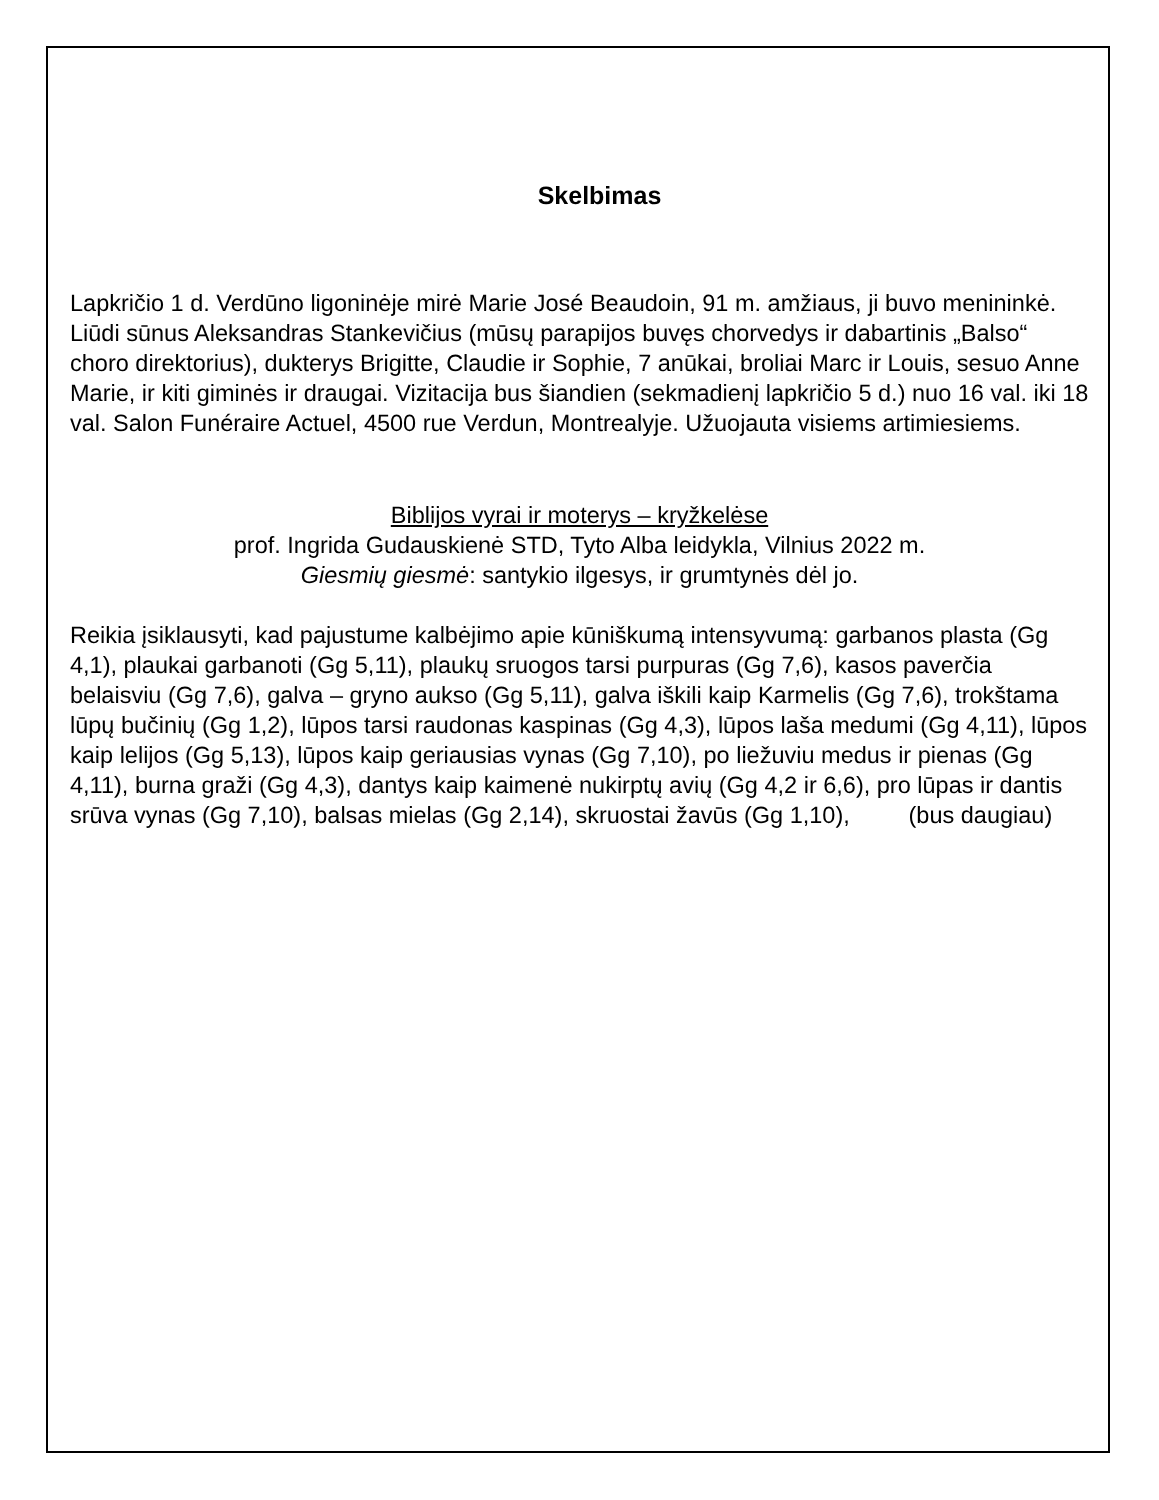Skelbimas
Lapkričio 1 d. Verdūno ligoninėje mirė Marie José Beaudoin, 91 m. amžiaus, ji buvo menininkė. Liūdi sūnus Aleksandras Stankevičius (mūsų parapijos buvęs chorvedys ir dabartinis „Balso“ choro direktorius), dukterys Brigitte, Claudie ir Sophie, 7 anūkai, broliai Marc ir Louis, sesuo Anne Marie, ir kiti giminės ir draugai. Vizitacija bus šiandien (sekmadienį lapkričio 5 d.) nuo 16 val. iki 18 val. Salon Funéraire Actuel, 4500 rue Verdun, Montrealyje. Užuojauta visiems artimiesiems.
Biblijos vyrai ir moterys – kryžkelėse
prof. Ingrida Gudauskienė STD, Tyto Alba leidykla, Vilnius 2022 m.
Giesmių giesmė: santykio ilgesys, ir grumtynės dėl jo.
Reikia įsiklausyti, kad pajustume kalbėjimo apie kūniškumą intensyvumą: garbanos plasta (Gg 4,1), plaukai garbanoti (Gg 5,11), plaukų sruogos tarsi purpuras (Gg 7,6), kasos paverčia belaisviu (Gg 7,6), galva – gryno aukso (Gg 5,11), galva iškili kaip Karmelis (Gg 7,6), trokštama lūpų bučinių (Gg 1,2), lūpos tarsi raudonas kaspinas (Gg 4,3), lūpos laša medumi (Gg 4,11), lūpos kaip lelijos (Gg 5,13), lūpos kaip geriausias vynas (Gg 7,10), po liežuviu medus ir pienas (Gg 4,11), burna graži (Gg 4,3), dantys kaip kaimenė nukirptų avių (Gg 4,2 ir 6,6), pro lūpas ir dantis srūva vynas (Gg 7,10), balsas mielas (Gg 2,14), skruostai žavūs (Gg 1,10), (bus daugiau)